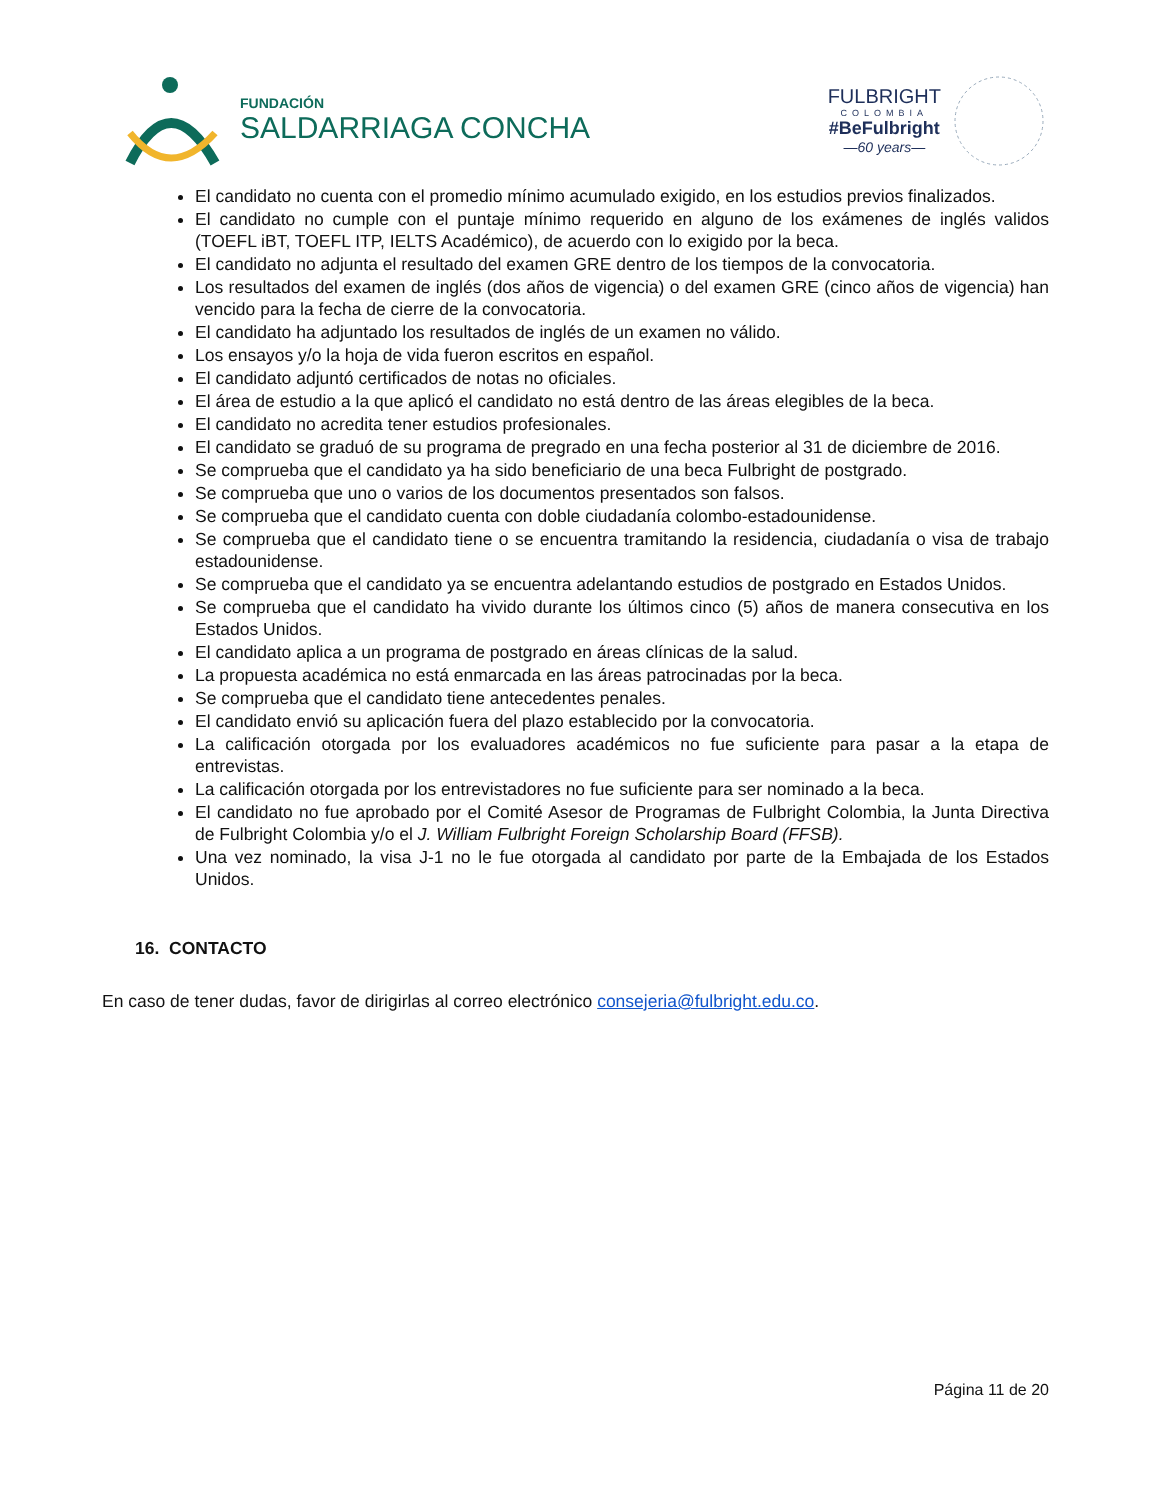FUNDACIÓN
SALDARRIAGA CONCHA
FULBRIGHT
COLOMBIA
#BeFulbright
—60 years—
El candidato no cuenta con el promedio mínimo acumulado exigido, en los estudios previos finalizados.
El candidato no cumple con el puntaje mínimo requerido en alguno de los exámenes de inglés validos (TOEFL iBT, TOEFL ITP, IELTS Académico), de acuerdo con lo exigido por la beca.
El candidato no adjunta el resultado del examen GRE dentro de los tiempos de la convocatoria.
Los resultados del examen de inglés (dos años de vigencia) o del examen GRE (cinco años de vigencia) han vencido para la fecha de cierre de la convocatoria.
El candidato ha adjuntado los resultados de inglés de un examen no válido.
Los ensayos y/o la hoja de vida fueron escritos en español.
El candidato adjuntó certificados de notas no oficiales.
El área de estudio a la que aplicó el candidato no está dentro de las áreas elegibles de la beca.
El candidato no acredita tener estudios profesionales.
El candidato se graduó de su programa de pregrado en una fecha posterior al 31 de diciembre de 2016.
Se comprueba que el candidato ya ha sido beneficiario de una beca Fulbright de postgrado.
Se comprueba que uno o varios de los documentos presentados son falsos.
Se comprueba que el candidato cuenta con doble ciudadanía colombo-estadounidense.
Se comprueba que el candidato tiene o se encuentra tramitando la residencia, ciudadanía o visa de trabajo estadounidense.
Se comprueba que el candidato ya se encuentra adelantando estudios de postgrado en Estados Unidos.
Se comprueba que el candidato ha vivido durante los últimos cinco (5) años de manera consecutiva en los Estados Unidos.
El candidato aplica a un programa de postgrado en áreas clínicas de la salud.
La propuesta académica no está enmarcada en las áreas patrocinadas por la beca.
Se comprueba que el candidato tiene antecedentes penales.
El candidato envió su aplicación fuera del plazo establecido por la convocatoria.
La calificación otorgada por los evaluadores académicos no fue suficiente para pasar a la etapa de entrevistas.
La calificación otorgada por los entrevistadores no fue suficiente para ser nominado a la beca.
El candidato no fue aprobado por el Comité Asesor de Programas de Fulbright Colombia, la Junta Directiva de Fulbright Colombia y/o el J. William Fulbright Foreign Scholarship Board (FFSB).
Una vez nominado, la visa J-1 no le fue otorgada al candidato por parte de la Embajada de los Estados Unidos.
16. CONTACTO
En caso de tener dudas, favor de dirigirlas al correo electrónico consejeria@fulbright.edu.co.
Página 11 de 20